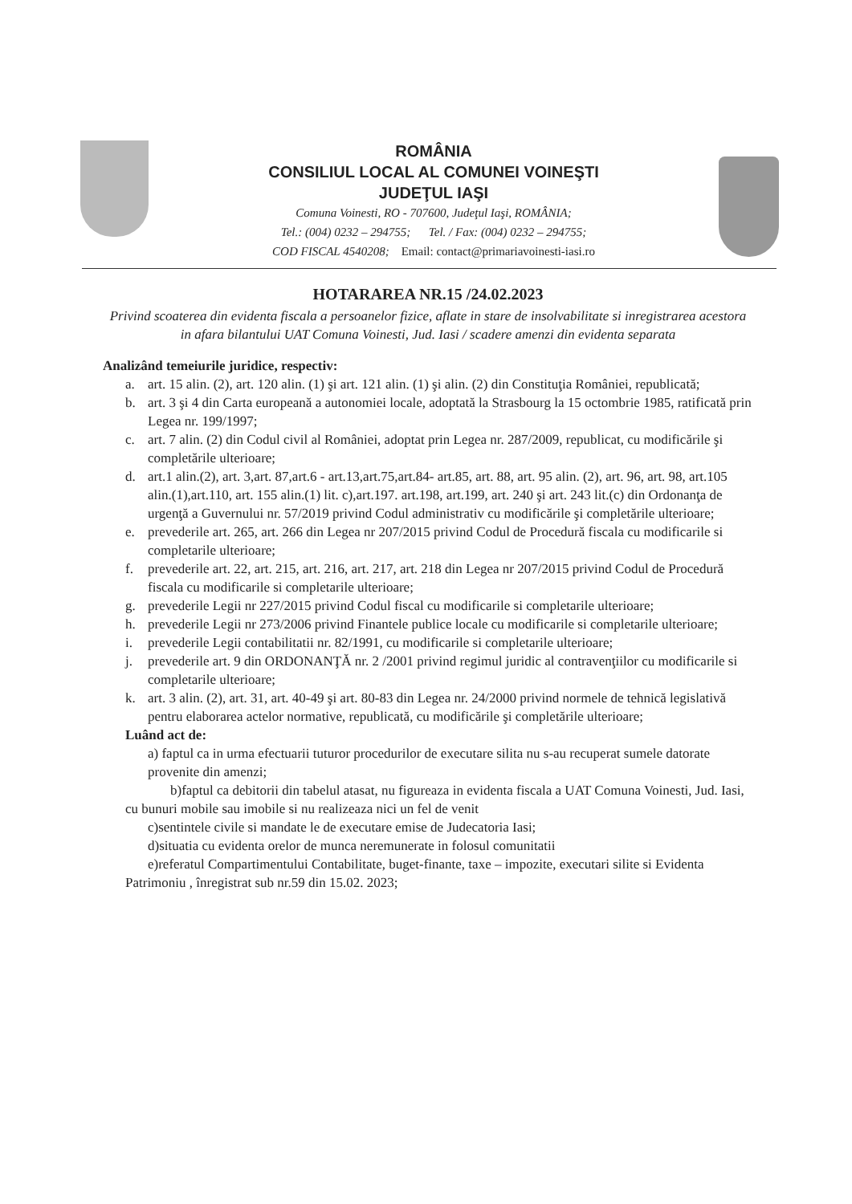ROMÂNIA
CONSILIUL LOCAL AL COMUNEI VOINEŞTI
JUDEŢUL IAŞI
Comuna Voinesti, RO - 707600, Judeţul Iaşi, ROMÂNIA;
Tel.: (004) 0232 – 294755; Tel. / Fax: (004) 0232 – 294755;
COD FISCAL 4540208; Email: contact@primariavoinesti-iasi.ro
HOTARAREA NR.15 /24.02.2023
Privind scoaterea din evidenta fiscala a persoanelor fizice, aflate in stare de insolvabilitate si inregistrarea acestora in afara bilantului UAT Comuna Voinesti, Jud. Iasi / scadere amenzi din evidenta separata
Analizând temeiurile juridice, respectiv:
a. art. 15 alin. (2), art. 120 alin. (1) şi art. 121 alin. (1) şi alin. (2) din Constituţia României, republicată;
b. art. 3 şi 4 din Carta europeană a autonomiei locale, adoptată la Strasbourg la 15 octombrie 1985, ratificată prin Legea nr. 199/1997;
c. art. 7 alin. (2) din Codul civil al României, adoptat prin Legea nr. 287/2009, republicat, cu modificările şi completările ulterioare;
d. art.1 alin.(2), art. 3,art. 87,art.6 - art.13,art.75,art.84- art.85, art. 88, art. 95 alin. (2), art. 96, art. 98, art.105 alin.(1),art.110, art. 155 alin.(1) lit. c),art.197. art.198, art.199, art. 240 şi art. 243 lit.(c) din Ordonanţa de urgenţă a Guvernului nr. 57/2019 privind Codul administrativ cu modificările şi completările ulterioare;
e. prevederile art. 265, art. 266 din Legea nr 207/2015 privind Codul de Procedură fiscala cu modificarile si completarile ulterioare;
f. prevederile art. 22, art. 215, art. 216, art. 217, art. 218 din Legea nr 207/2015 privind Codul de Procedură fiscala cu modificarile si completarile ulterioare;
g. prevederile Legii nr 227/2015 privind Codul fiscal cu modificarile si completarile ulterioare;
h. prevederile Legii nr 273/2006 privind Finantele publice locale cu modificarile si completarile ulterioare;
i. prevederile Legii contabilitatii nr. 82/1991, cu modificarile si completarile ulterioare;
j. prevederile art. 9 din ORDONANŢĂ nr. 2 /2001 privind regimul juridic al contravenţiilor cu modificarile si completarile ulterioare;
k. art. 3 alin. (2), art. 31, art. 40-49 şi art. 80-83 din Legea nr. 24/2000 privind normele de tehnică legislativă pentru elaborarea actelor normative, republicată, cu modificările şi completările ulterioare;
Luând act de:
a) faptul ca in urma efectuarii tuturor procedurilor de executare silita nu s-au recuperat sumele datorate provenite din amenzi;
b)faptul ca debitorii din tabelul atasat, nu figureaza in evidenta fiscala a UAT Comuna Voinesti, Jud. Iasi, cu bunuri mobile sau imobile si nu realizeaza nici un fel de venit
c)sentintele civile si mandate le de executare emise de Judecatoria Iasi;
d)situatia cu evidenta orelor de munca neremunerate in folosul comunitatii
e)referatul Compartimentului Contabilitate, buget-finante, taxe – impozite, executari silite si Evidenta Patrimoniu , înregistrat sub nr.59 din 15.02. 2023;